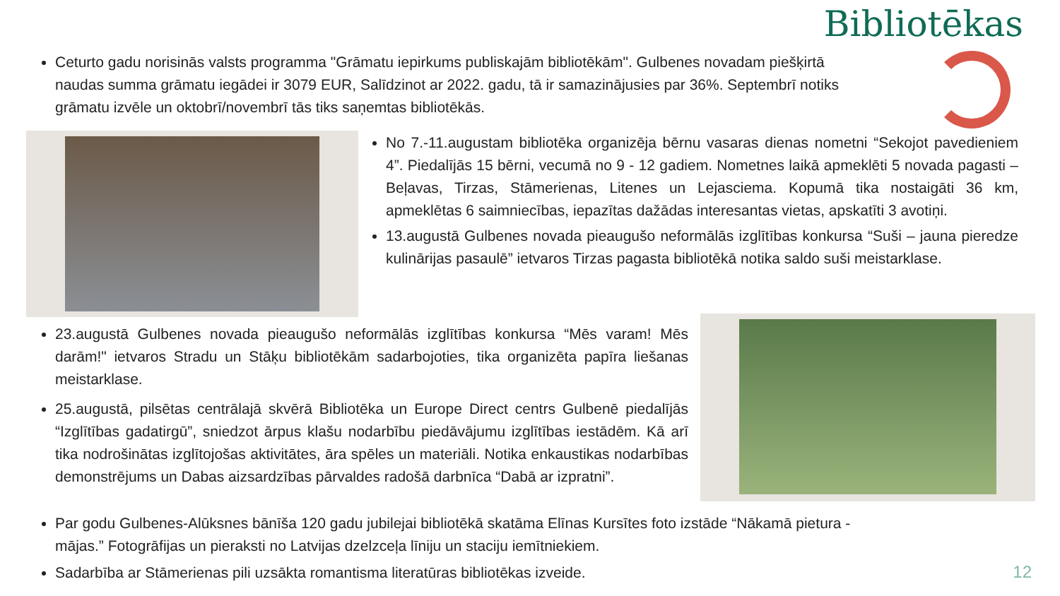Bibliotēkas
Ceturto gadu norisinās valsts programma "Grāmatu iepirkums publiskajām bibliotēkām". Gulbenes novadam piešķirtā naudas summa grāmatu iegādei ir 3079 EUR, Salīdzinot ar 2022. gadu, tā ir samazinājusies par 36%. Septembrī notiks grāmatu izvēle un oktobrī/novembrī tās tiks saņemtas bibliotēkās.
No 7.-11.augustam bibliotēka organizēja bērnu vasaras dienas nometni “Sekojot pavedieniem 4”. Piedalījās 15 bērni, vecumā no 9 - 12 gadiem. Nometnes laikā apmeklēti 5 novada pagasti – Beļavas, Tirzas, Stāmerienas, Litenes un Lejasciema. Kopumā tika nostaigāti 36 km, apmeklētas 6 saimniecības, iepazītas dažādas interesantas vietas, apskatīti 3 avotiņi.
13.augustā Gulbenes novada pieaugušo neformālās izglītības konkursa “Suši – jauna pieredze kulinārijas pasaulē” ietvaros Tirzas pagasta bibliotēkā notika saldo suši meistarklase.
23.augustā Gulbenes novada pieaugušo neformālās izglītības konkursa “Mēs varam! Mēs darām!" ietvaros Stradu un Stāķu bibliotēkām sadarbojoties, tika organizēta papīra liešanas meistarklase.
25.augustā, pilsētas centrālajā skvērā Bibliotēka un Europe Direct centrs Gulbenē piedalījās “Izglītības gadatirgū”, sniedzot ārpus klašu nodarbību piedāvājumu izglītības iestādēm. Kā arī tika nodrošinātas izglītojošas aktivitātes, āra spēles un materiāli. Notika enkaustikas nodarbības demonstrējums un Dabas aizsardzības pārvaldes radošā darbnīca “Dabā ar izpratni”.
Par godu Gulbenes-Alūksnes bānīša 120 gadu jubilejai bibliotēkā skatāma Elīnas Kursītes foto izstāde “Nākamā pietura - mājas.” Fotogrāfijas un pieraksti no Latvijas dzelzceļa līniju un staciju iemītniekiem.
Sadarbība ar Stāmerienas pili uzsākta romantisma literatūras bibliotēkas izveide.
12